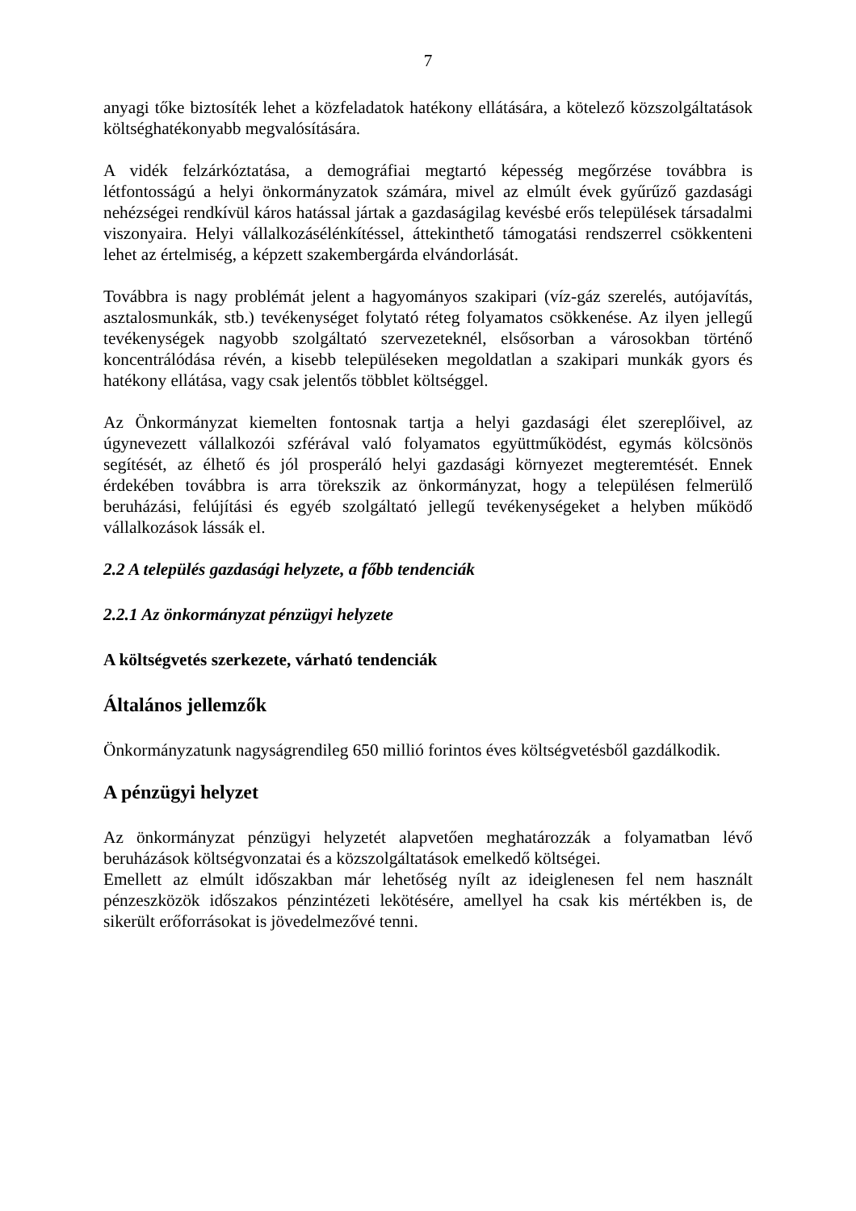7
anyagi tőke biztosíték lehet a közfeladatok hatékony ellátására, a kötelező közszolgáltatások költséghatékonyabb megvalósítására.
A vidék felzárkóztatása, a demográfiai megtartó képesség megőrzése továbbra is létfontosságú a helyi önkormányzatok számára, mivel az elmúlt évek gyűrűző gazdasági nehézségei rendkívül káros hatással jártak a gazdaságilag kevésbé erős települések társadalmi viszonyaira. Helyi vállalkozásélénkítéssel, áttekinthető támogatási rendszerrel csökkenteni lehet az értelmiség, a képzett szakembergárda elvándorlását.
Továbbra is nagy problémát jelent a hagyományos szakipari (víz-gáz szerelés, autójavítás, asztalosmunkák, stb.) tevékenységet folytató réteg folyamatos csökkenése. Az ilyen jellegű tevékenységek nagyobb szolgáltató szervezeteknél, elsősorban a városokban történő koncentrálódása révén, a kisebb településeken megoldatlan a szakipari munkák gyors és hatékony ellátása, vagy csak jelentős többlet költséggel.
Az Önkormányzat kiemelten fontosnak tartja a helyi gazdasági élet szereplőivel, az úgynevezett vállalkozói szférával való folyamatos együttműködést, egymás kölcsönös segítését, az élhető és jól prosperáló helyi gazdasági környezet megteremtését. Ennek érdekében továbbra is arra törekszik az önkormányzat, hogy a településen felmerülő beruházási, felújítási és egyéb szolgáltató jellegű tevékenységeket a helyben működő vállalkozások lássák el.
2.2 A település gazdasági helyzete, a főbb tendenciák
2.2.1 Az önkormányzat pénzügyi helyzete
A költségvetés szerkezete, várható tendenciák
Általános jellemzők
Önkormányzatunk nagyságrendileg 650 millió forintos éves költségvetésből gazdálkodik.
A pénzügyi helyzet
Az önkormányzat pénzügyi helyzetét alapvetően meghatározzák a folyamatban lévő beruházások költségvonzatai és a közszolgáltatások emelkedő költségei.
Emellett az elmúlt időszakban már lehetőség nyílt az ideiglenesen fel nem használt pénzeszközök időszakos pénzintézeti lekötésére, amellyel ha csak kis mértékben is, de sikerült erőforrásokat is jövedelmezővé tenni.